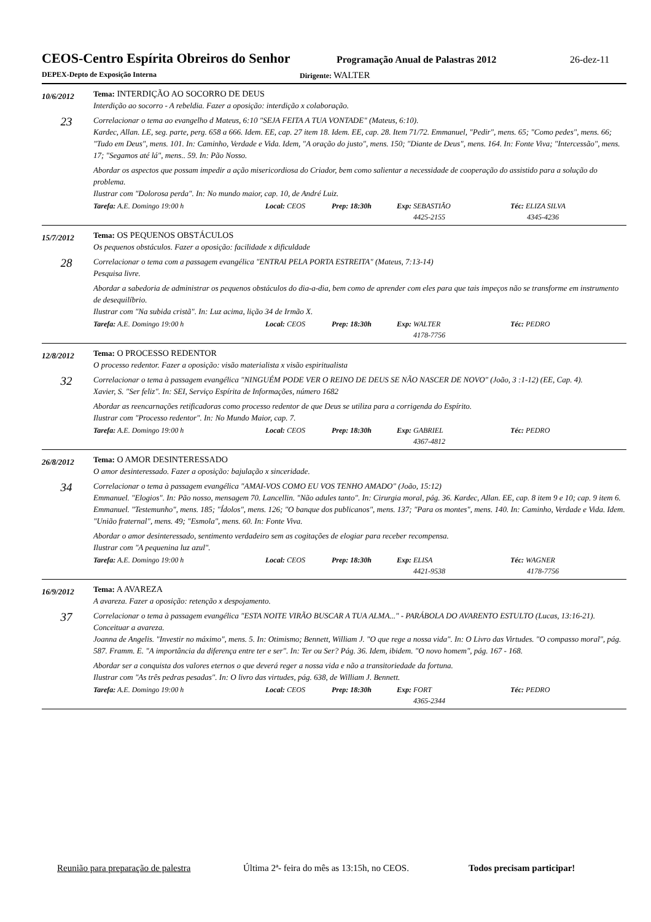CEOS-Centro Espírita Obreiros do Senhor
Programação Anual de Palastras 2012
26-dez-11
DEPEX-Depto de Exposição Interna Dirigente: WALTER
10/6/2012
23
Tema: INTERDIÇÃO AO SOCORRO DE DEUS
Interdição ao socorro - A rebeldia. Fazer a oposição: interdição x colaboração.
Correlacionar o tema ao evangelho d Mateus, 6:10 "SEJA FEITA A TUA VONTADE" (Mateus, 6:10).
Kardec, Allan. LE, seg. parte, perg. 658 a 666. Idem. EE, cap. 27 item 18. Idem. EE, cap. 28. Item 71/72. Emmanuel, "Pedir", mens. 65; "Como pedes", mens. 66; "Tudo em Deus", mens. 101. In: Caminho, Verdade e Vida. Idem, "A oração do justo", mens. 150; "Diante de Deus", mens. 164. In: Fonte Viva; "Intercessão", mens. 17; "Segamos até lá", mens.. 59. In: Pão Nosso.
Abordar os aspectos que possam impedir a ação misericordiosa do Criador, bem como salientar a necessidade de cooperação do assistido para a solução do problema.
Ilustrar com "Dolorosa perda". In: No mundo maior, cap. 10, de André Luiz.
Tarefa: A.E. Domingo 19:00 h Local: CEOS Prep: 18:30h Exp: SEBASTIÃO
4425-2155
Téc: ELIZA SILVA
4345-4236
15/7/2012
28
Tema: OS PEQUENOS OBSTÁCULOS
Os pequenos obstáculos. Fazer a oposição: facilidade x dificuldade
Correlacionar o tema com a passagem evangélica "ENTRAI PELA PORTA ESTREITA" (Mateus, 7:13-14)
Pesquisa livre.
Abordar a sabedoria de administrar os pequenos obstáculos do dia-a-dia, bem como de aprender com eles para que tais impeços não se transforme em instrumento de desequilíbrio.
Ilustrar com "Na subida cristã". In: Luz acima, lição 34 de Irmão X.
Tarefa: A.E. Domingo 19:00 h Local: CEOS Prep: 18:30h Exp: WALTER
4178-7756
Téc: PEDRO
12/8/2012
32
Tema: O PROCESSO REDENTOR
O processo redentor. Fazer a oposição: visão materialista x visão espiritualista
Correlacionar o tema à passagem evangélica "NINGUÉM PODE VER O REINO DE DEUS SE NÃO NASCER DE NOVO" (João, 3 :1-12) (EE, Cap. 4).
Xavier, S. "Ser feliz". In: SEI, Serviço Espírita de Informações, número 1682
Abordar as reencarnações retificadoras como processo redentor de que Deus se utiliza para a corrigenda do Espírito.
Ilustrar com "Processo redentor". In: No Mundo Maior, cap. 7.
Tarefa: A.E. Domingo 19:00 h Local: CEOS Prep: 18:30h Exp: GABRIEL
4367-4812
Téc: PEDRO
26/8/2012
34
Tema: O AMOR DESINTERESSADO
O amor desinteressado. Fazer a oposição: bajulação x sinceridade.
Correlacionar o tema à passagem evangélica "AMAI-VOS COMO EU VOS TENHO AMADO" (João, 15:12)
Emmanuel. "Elogios". In: Pão nosso, mensagem 70. Lancellin. "Não adules tanto". In: Cirurgia moral, pág. 36. Kardec, Allan. EE, cap. 8 item 9 e 10; cap. 9 item 6. Emmanuel. "Testemunho", mens. 185; "Ídolos", mens. 126; "O banque dos publicanos", mens. 137; "Para os montes", mens. 140. In: Caminho, Verdade e Vida. Idem. "União fraternal", mens. 49; "Esmola", mens. 60. In: Fonte Viva.
Abordar o amor desinteressado, sentimento verdadeiro sem as cogitações de elogiar para receber recompensa.
Ilustrar com "A pequenina luz azul".
Tarefa: A.E. Domingo 19:00 h Local: CEOS Prep: 18:30h Exp: ELISA
4421-9538
Téc: WAGNER
4178-7756
16/9/2012
37
Tema: A AVAREZA
A avareza. Fazer a oposição: retenção x despojamento.
Correlacionar o tema à passagem evangélica "ESTA NOITE VIRÃO BUSCAR A TUA ALMA..." - PARÁBOLA DO AVARENTO ESTULTO (Lucas, 13:16-21). Conceituar a avareza.
Joanna de Angelis. "Investir no máximo", mens. 5. In: Otimismo; Bennett, William J. "O que rege a nossa vida". In: O Livro das Virtudes. "O compasso moral", pág. 587. Framm. E. "A importância da diferença entre ter e ser". In: Ter ou Ser? Pág. 36. Idem, ibidem. "O novo homem", pág. 167 - 168.
Abordar ser a conquista dos valores eternos o que deverá reger a nossa vida e não a transitoriedade da fortuna.
Ilustrar com "As três pedras pesadas". In: O livro das virtudes, pág. 638, de William J. Bennett.
Tarefa: A.E. Domingo 19:00 h Local: CEOS Prep: 18:30h Exp: FORT
4365-2344
Téc: PEDRO
Reunião para preparação de palestra
Última 2ª- feira do mês as 13:15h, no CEOS.
Todos precisam participar!